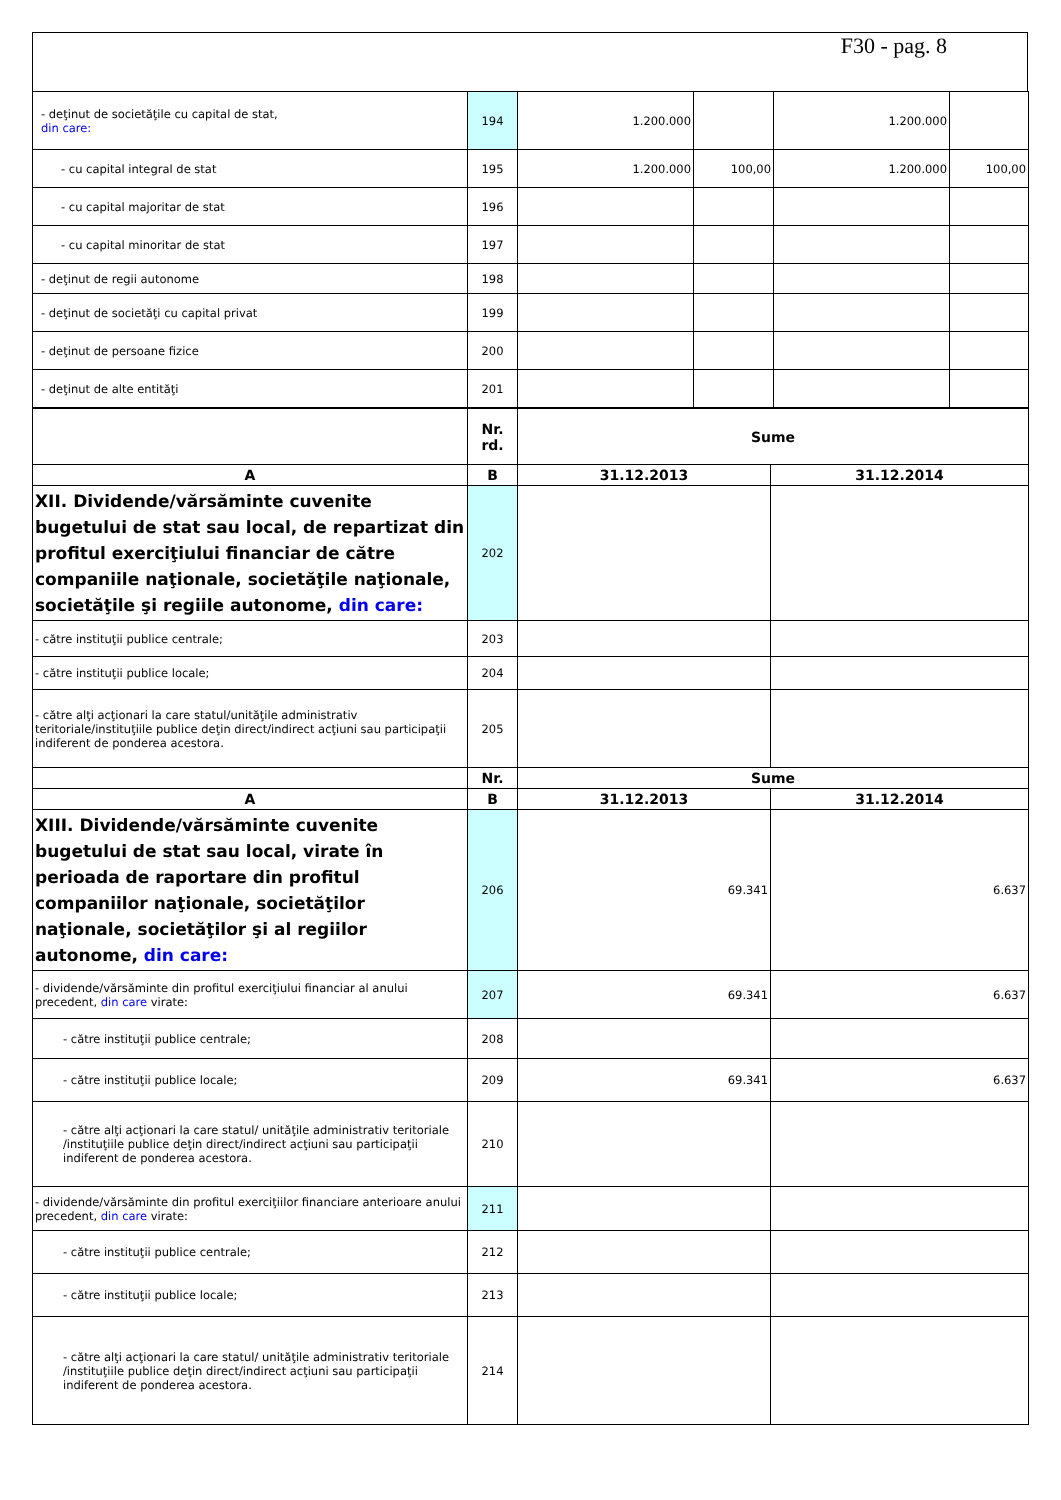F30 - pag. 8
| - deţinut de societăţile cu capital de stat, din care: | 194 | 1.200.000 | | 1.200.000 | |
| - cu capital integral de stat | 195 | 1.200.000 | 100,00 | 1.200.000 | 100,00 |
| - cu capital majoritar de stat | 196 | | | | |
| - cu capital minoritar de stat | 197 | | | | |
| - deţinut de regii autonome | 198 | | | | |
| - deţinut de societăţi cu capital privat | 199 | | | | |
| - deţinut de persoane fizice | 200 | | | | |
| - deţinut de alte entităţi | 201 | | | | |
| | Nr. rd. | Sume | |
| A | B | 31.12.2013 | 31.12.2014 |
| XII. Dividende/vărsăminte cuvenite bugetului de stat sau local, de repartizat din profitul exerciţiului financiar de către companiile naţionale, societăţile naţionale, societăţile şi regiile autonome, din care: | 202 | | |
| - către instituţii publice centrale; | 203 | | |
| - către instituţii publice locale; | 204 | | |
| - către alţi acţionari la care statul/unităţile administrativ teritoriale/instituţiile publice deţin direct/indirect acţiuni sau participaţii indiferent de ponderea acestora. | 205 | | |
| | Nr. | Sume | |
| A | B | 31.12.2013 | 31.12.2014 |
| XIII. Dividende/vărsăminte cuvenite bugetului de stat sau local, virate în perioada de raportare din profitul companiilor naţionale, societăţilor naţionale, societăţilor şi al regiilor autonome, din care: | 206 | 69.341 | 6.637 |
| - dividende/vărsăminte din profitul exerciţiului financiar al anului precedent, din care virate: | 207 | 69.341 | 6.637 |
| - către instituţii publice centrale; | 208 | | |
| - către instituţii publice locale; | 209 | 69.341 | 6.637 |
| - către alţi acţionari la care statul/ unităţile administrativ teritoriale /instituţiile publice deţin direct/indirect acţiuni sau participaţii indiferent de ponderea acestora. | 210 | | |
| - dividende/vărsăminte din profitul exerciţiilor financiare anterioare anului precedent, din care virate: | 211 | | |
| - către instituţii publice centrale; | 212 | | |
| - către instituţii publice locale; | 213 | | |
| - către alţi acţionari la care statul/ unităţile administrativ teritoriale /instituţiile publice deţin direct/indirect acţiuni sau participaţii indiferent de ponderea acestora. | 214 | | |